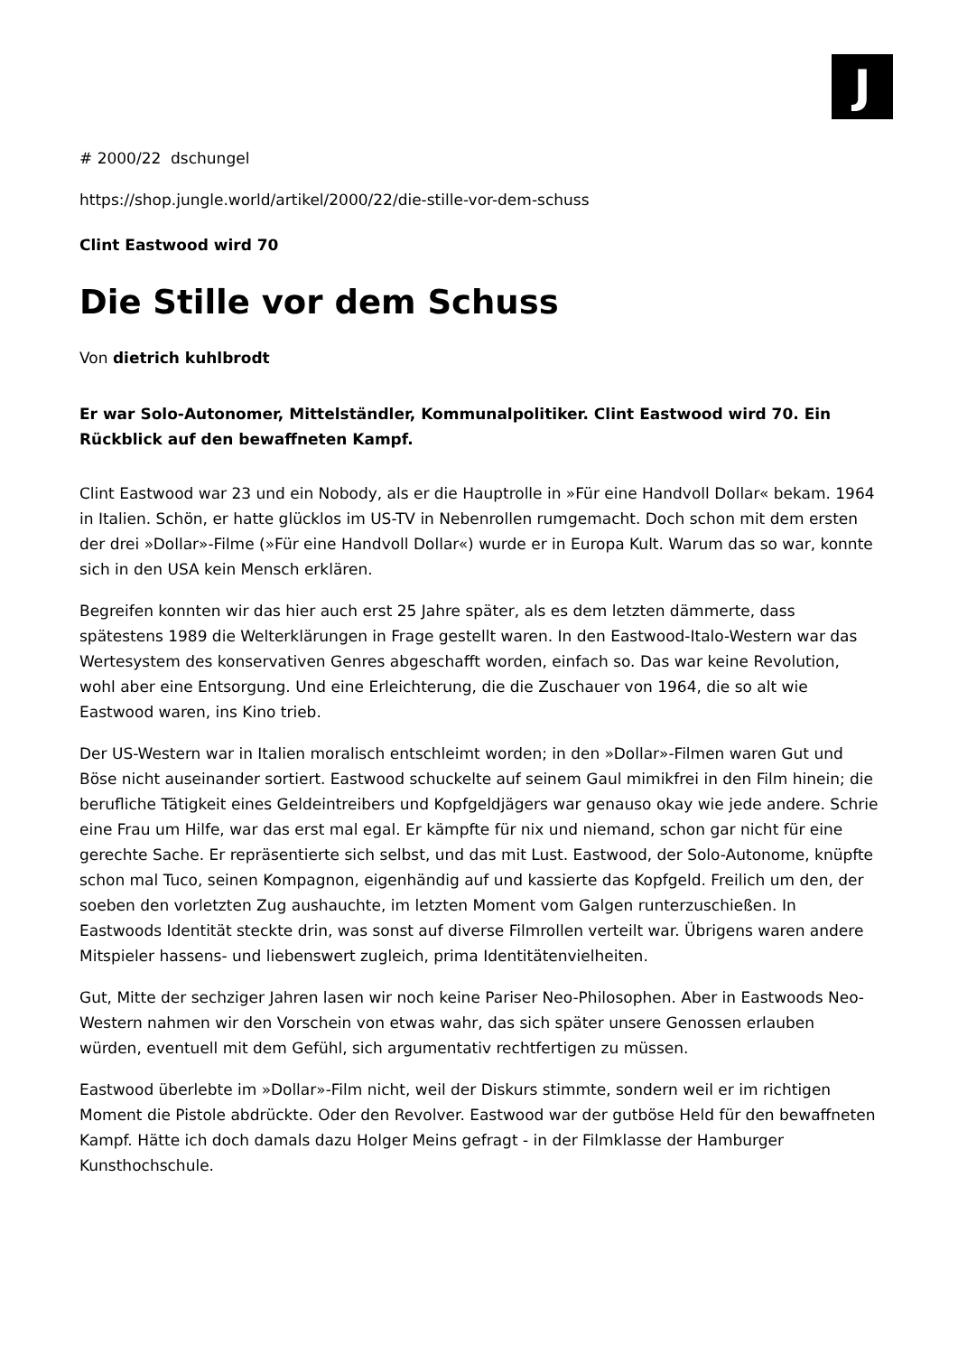J
# 2000/22 dschungel
https://shop.jungle.world/artikel/2000/22/die-stille-vor-dem-schuss
Clint Eastwood wird 70
Die Stille vor dem Schuss
Von dietrich kuhlbrodt
Er war Solo-Autonomer, Mittelständler, Kommunalpolitiker. Clint Eastwood wird 70. Ein Rückblick auf den bewaffneten Kampf.
Clint Eastwood war 23 und ein Nobody, als er die Hauptrolle in »Für eine Handvoll Dollar« bekam. 1964 in Italien. Schön, er hatte glücklos im US-TV in Nebenrollen rumgemacht. Doch schon mit dem ersten der drei »Dollar»-Filme (»Für eine Handvoll Dollar«) wurde er in Europa Kult. Warum das so war, konnte sich in den USA kein Mensch erklären.
Begreifen konnten wir das hier auch erst 25 Jahre später, als es dem letzten dämmerte, dass spätestens 1989 die Welterklärungen in Frage gestellt waren. In den Eastwood-Italo-Western war das Wertesystem des konservativen Genres abgeschafft worden, einfach so. Das war keine Revolution, wohl aber eine Entsorgung. Und eine Erleichterung, die die Zuschauer von 1964, die so alt wie Eastwood waren, ins Kino trieb.
Der US-Western war in Italien moralisch entschleimt worden; in den »Dollar»-Filmen waren Gut und Böse nicht auseinander sortiert. Eastwood schuckelte auf seinem Gaul mimikfrei in den Film hinein; die berufliche Tätigkeit eines Geldeintreibers und Kopfgeldjägers war genauso okay wie jede andere. Schrie eine Frau um Hilfe, war das erst mal egal. Er kämpfte für nix und niemand, schon gar nicht für eine gerechte Sache. Er repräsentierte sich selbst, und das mit Lust. Eastwood, der Solo-Autonome, knüpfte schon mal Tuco, seinen Kompagnon, eigenhändig auf und kassierte das Kopfgeld. Freilich um den, der soeben den vorletzten Zug aushauchte, im letzten Moment vom Galgen runterzuschießen. In Eastwoods Identität steckte drin, was sonst auf diverse Filmrollen verteilt war. Übrigens waren andere Mitspieler hassens- und liebenswert zugleich, prima Identitätenvielheiten.
Gut, Mitte der sechziger Jahren lasen wir noch keine Pariser Neo-Philosophen. Aber in Eastwoods Neo-Western nahmen wir den Vorschein von etwas wahr, das sich später unsere Genossen erlauben würden, eventuell mit dem Gefühl, sich argumentativ rechtfertigen zu müssen.
Eastwood überlebte im »Dollar»-Film nicht, weil der Diskurs stimmte, sondern weil er im richtigen Moment die Pistole abdrückte. Oder den Revolver. Eastwood war der gutböse Held für den bewaffneten Kampf. Hätte ich doch damals dazu Holger Meins gefragt - in der Filmklasse der Hamburger Kunsthochschule.